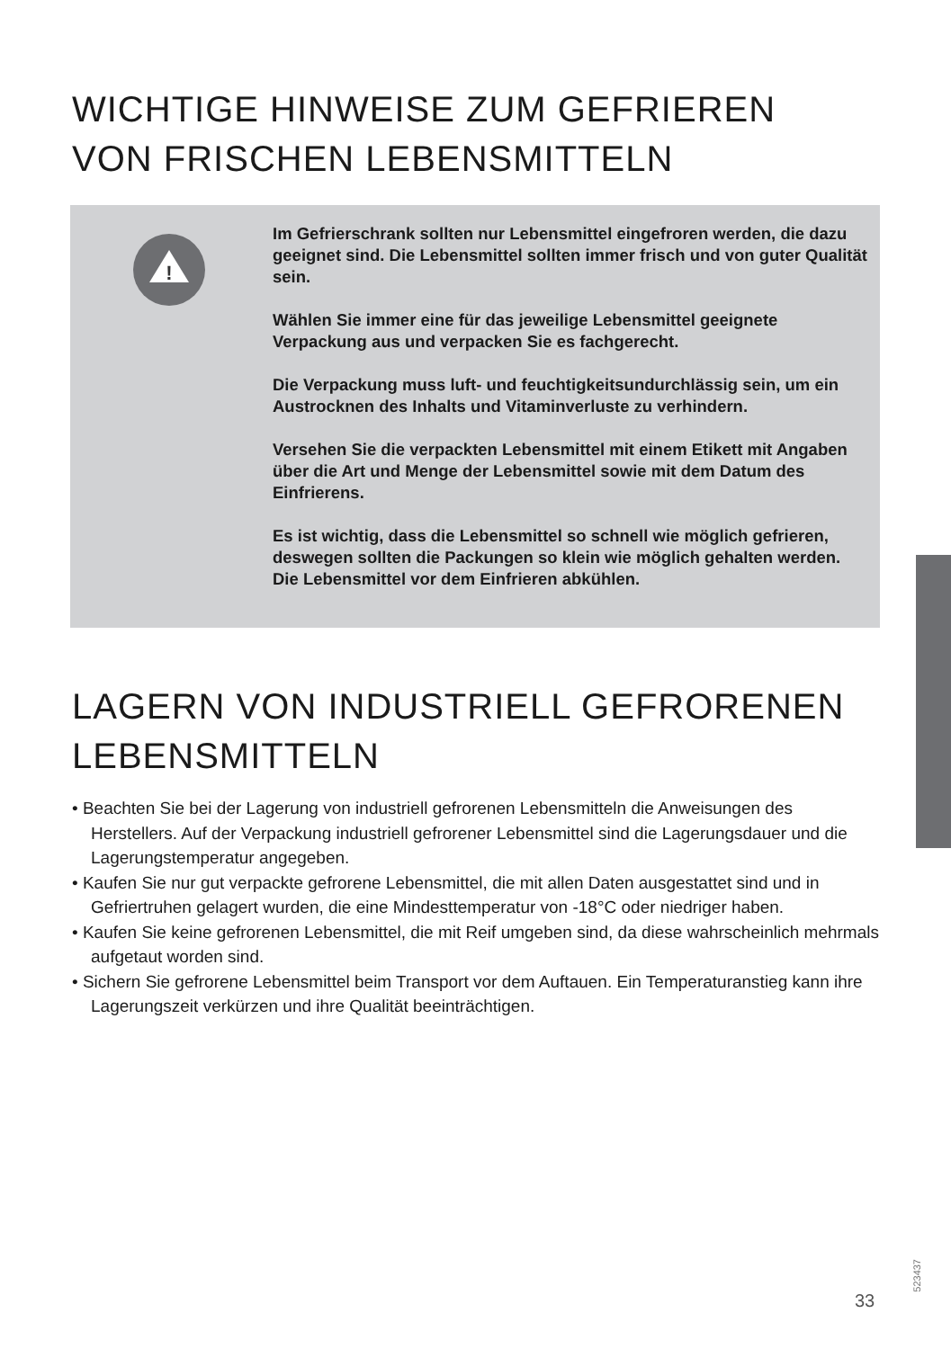WICHTIGE HINWEISE ZUM GEFRIEREN
VON FRISCHEN LEBENSMITTELN
!
Im Gefrierschrank sollten nur Lebensmittel eingefroren werden, die dazu geeignet sind. Die Lebensmittel sollten immer frisch und von guter Qualität sein.
Wählen Sie immer eine für das jeweilige Lebensmittel geeignete Verpackung aus und verpacken Sie es fachgerecht.
Die Verpackung muss luft- und feuchtigkeitsundurchlässig sein, um ein Austrocknen des Inhalts und Vitaminverluste zu verhindern.
Versehen Sie die verpackten Lebensmittel mit einem Etikett mit Angaben über die Art und Menge der Lebensmittel sowie mit dem Datum des Einfrierens.
Es ist wichtig, dass die Lebensmittel so schnell wie möglich gefrieren, deswegen sollten die Packungen so klein wie möglich gehalten werden. Die Lebensmittel vor dem Einfrieren abkühlen.
LAGERN VON INDUSTRIELL GEFRORENEN
LEBENSMITTELN
• Beachten Sie bei der Lagerung von industriell gefrorenen Lebensmitteln die Anweisungen des Herstellers. Auf der Verpackung industriell gefrorener Lebensmittel sind die Lagerungsdauer und die Lagerungstemperatur angegeben.
• Kaufen Sie nur gut verpackte gefrorene Lebensmittel, die mit allen Daten ausgestattet sind und in Gefriertruhen gelagert wurden, die eine Mindesttemperatur von -18°C oder niedriger haben.
• Kaufen Sie keine gefrorenen Lebensmittel, die mit Reif umgeben sind, da diese wahrscheinlich mehrmals aufgetaut worden sind.
• Sichern Sie gefrorene Lebensmittel beim Transport vor dem Auftauen. Ein Temperaturanstieg kann ihre Lagerungszeit verkürzen und ihre Qualität beeinträchtigen.
33
523437